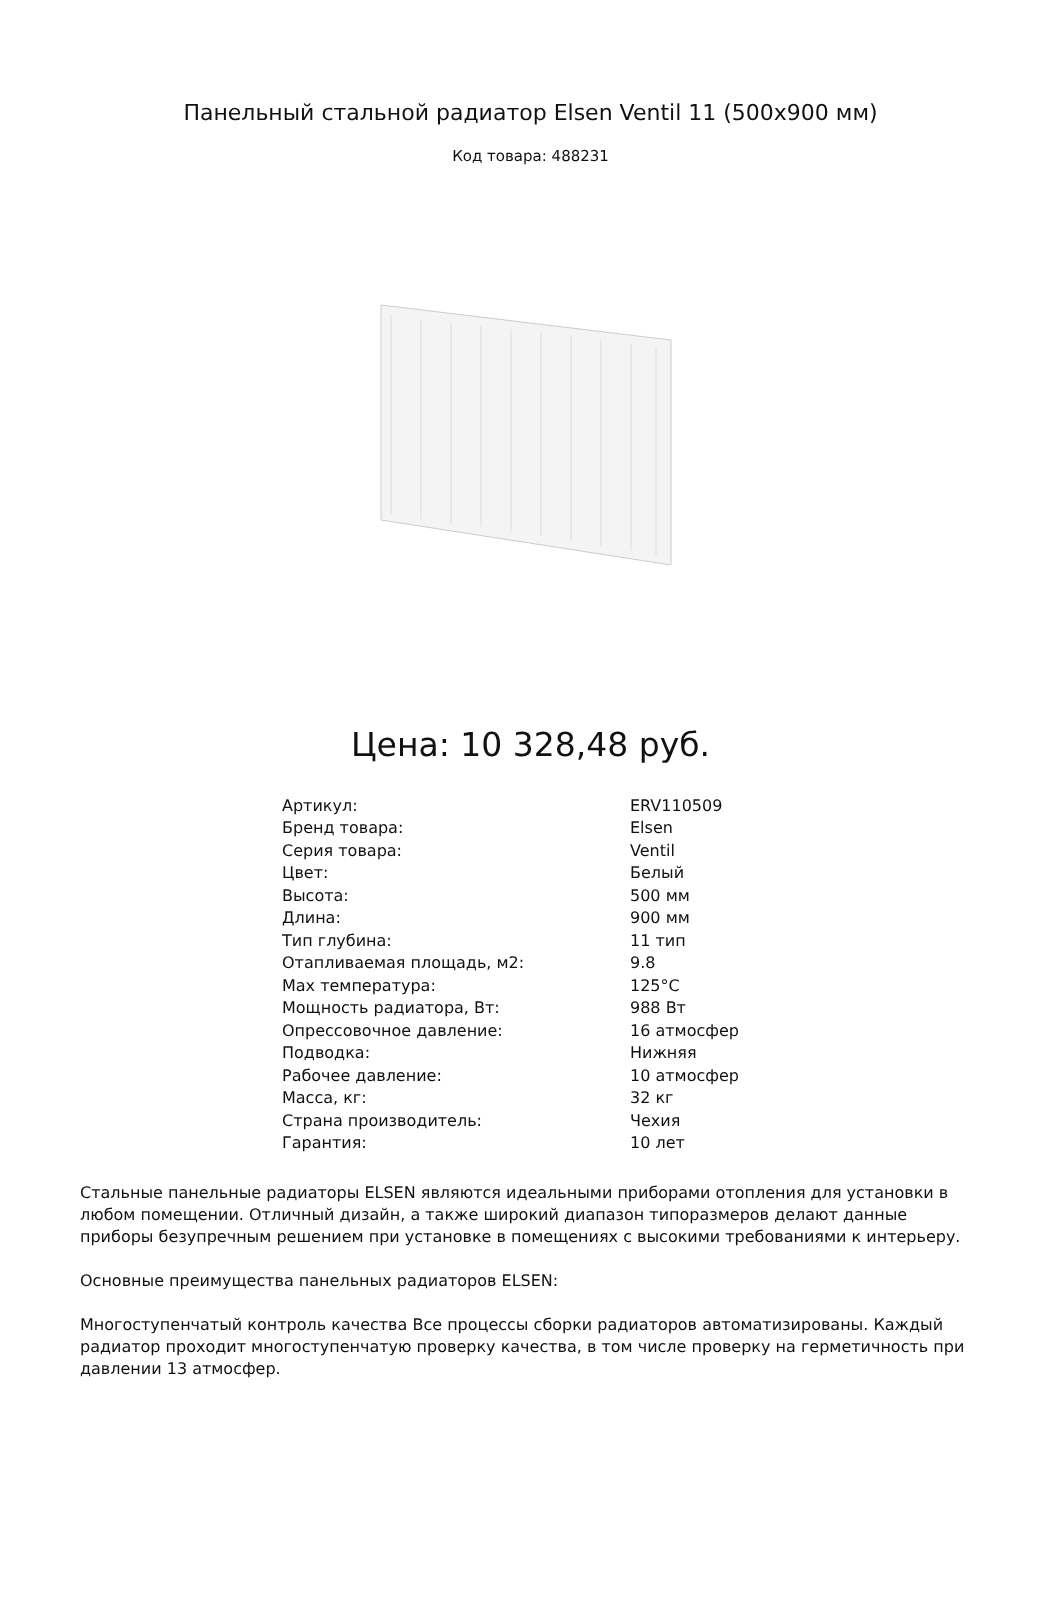Панельный стальной радиатор Elsen Ventil 11 (500x900 мм)
Код товара: 488231
Цена: 10 328,48 руб.
| Артикул: | ERV110509 |
| Бренд товара: | Elsen |
| Серия товара: | Ventil |
| Цвет: | Белый |
| Высота: | 500 мм |
| Длина: | 900 мм |
| Тип глубина: | 11 тип |
| Отапливаемая площадь, м2: | 9.8 |
| Max температура: | 125°C |
| Мощность радиатора, Вт: | 988 Вт |
| Опрессовочное давление: | 16 атмосфер |
| Подводка: | Нижняя |
| Рабочее давление: | 10 атмосфер |
| Масса, кг: | 32 кг |
| Страна производитель: | Чехия |
| Гарантия: | 10 лет |
Стальные панельные радиаторы ELSEN являются идеальными приборами отопления для установки в любом помещении. Отличный дизайн, а также широкий диапазон типоразмеров делают данные приборы безупречным решением при установке в помещениях с высокими требованиями к интерьеру.
Основные преимущества панельных радиаторов ELSEN:
Многоступенчатый контроль качества Все процессы сборки радиаторов автоматизированы. Каждый радиатор проходит многоступенчатую проверку качества, в том числе проверку на герметичность при давлении 13 атмосфер.